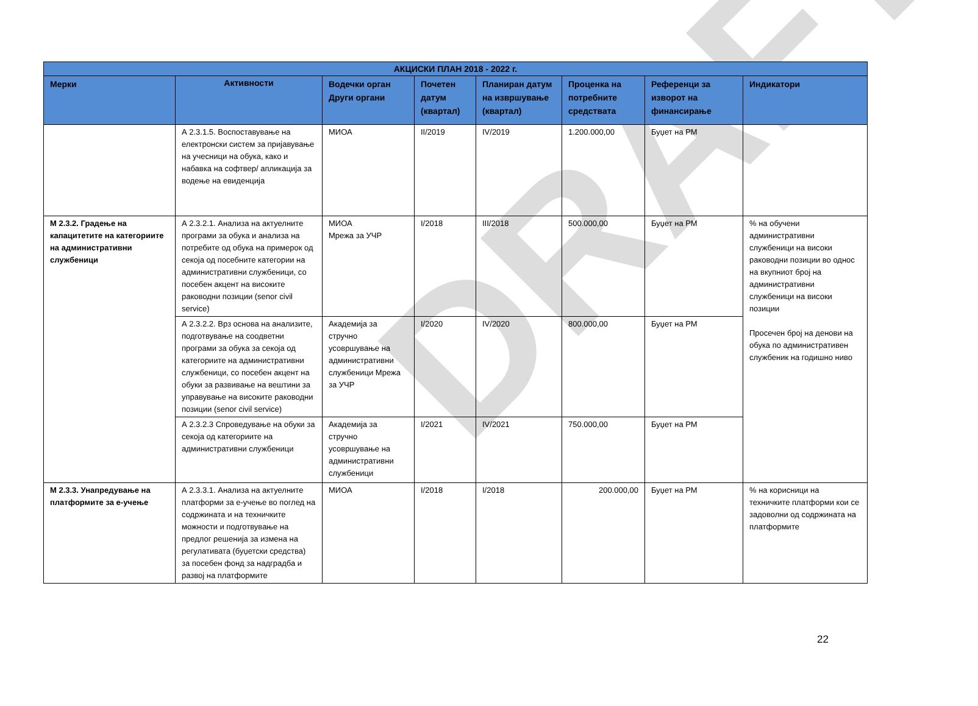DRAFT
| АКЦИСКИ ПЛАН 2018 - 2022 г. | | | | | | | |
| --- | --- | --- | --- | --- | --- | --- | --- |
| Мерки | Активности | Водечки орган Други органи | Почетен датум (квартал) | Планиран датум на извршување (квартал) | Проценка на потребните средствата | Референци за изворот на финансирање | Индикатори |
| | А 2.3.1.5. Воспоставување на електронски систем за пријавување на учесници на обука, како и набавка на софтвер/ апликација за водење на евиденција | МИОА | II/2019 | IV/2019 | 1.200.000,00 | Буџет на РМ | |
| М 2.3.2. Градење на капацитетите на категориите на административни службеници | А 2.3.2.1. Анализа на актуелните програми за обука и анализа на потребите од обука на примерок од секоја од посебните категории на административни службеници, со посебен акцент на високите раководни позиции (senor civil service) | МИОА Мрежа за УЧР | I/2018 | III/2018 | 500.000,00 | Буџет на РМ | % на обучени административни службеници на високи раководни позиции во однос на вкупниот број на административни службеници на високи позиции Просечен број на денови на обука по административен службеник на годишно ниво |
| | А 2.3.2.2. Врз основа на анализите, подготвување на соодветни програми за обука за секоја од категориите на административни службеници, со посебен акцент на обуки за развивање на вештини за управување на високите раководни позиции (senor civil service) | Академија за стручно усовршување на административни службеници Мрежа за УЧР | I/2020 | IV/2020 | 800.000,00 | Буџет на РМ | |
| | А 2.3.2.3 Спроведување на обуки за секоја од категориите на административни службеници | Академија за стручно усовршување на административни службеници | I/2021 | IV/2021 | 750.000,00 | Буџет на РМ | |
| М 2.3.3. Унапредување на платформите за е-учење | А 2.3.3.1. Анализа на актуелните платформи за е-учење во поглед на содржината и на техничките можности и подготвување на предлог решенија за измена на регулативата (буџетски средства) за посебен фонд за надградба и развој на платформите | МИОА | I/2018 | I/2018 | 200.000,00 | Буџет на РМ | % на корисници на техничките платформи кои се задоволни од содржината на платформите |
22